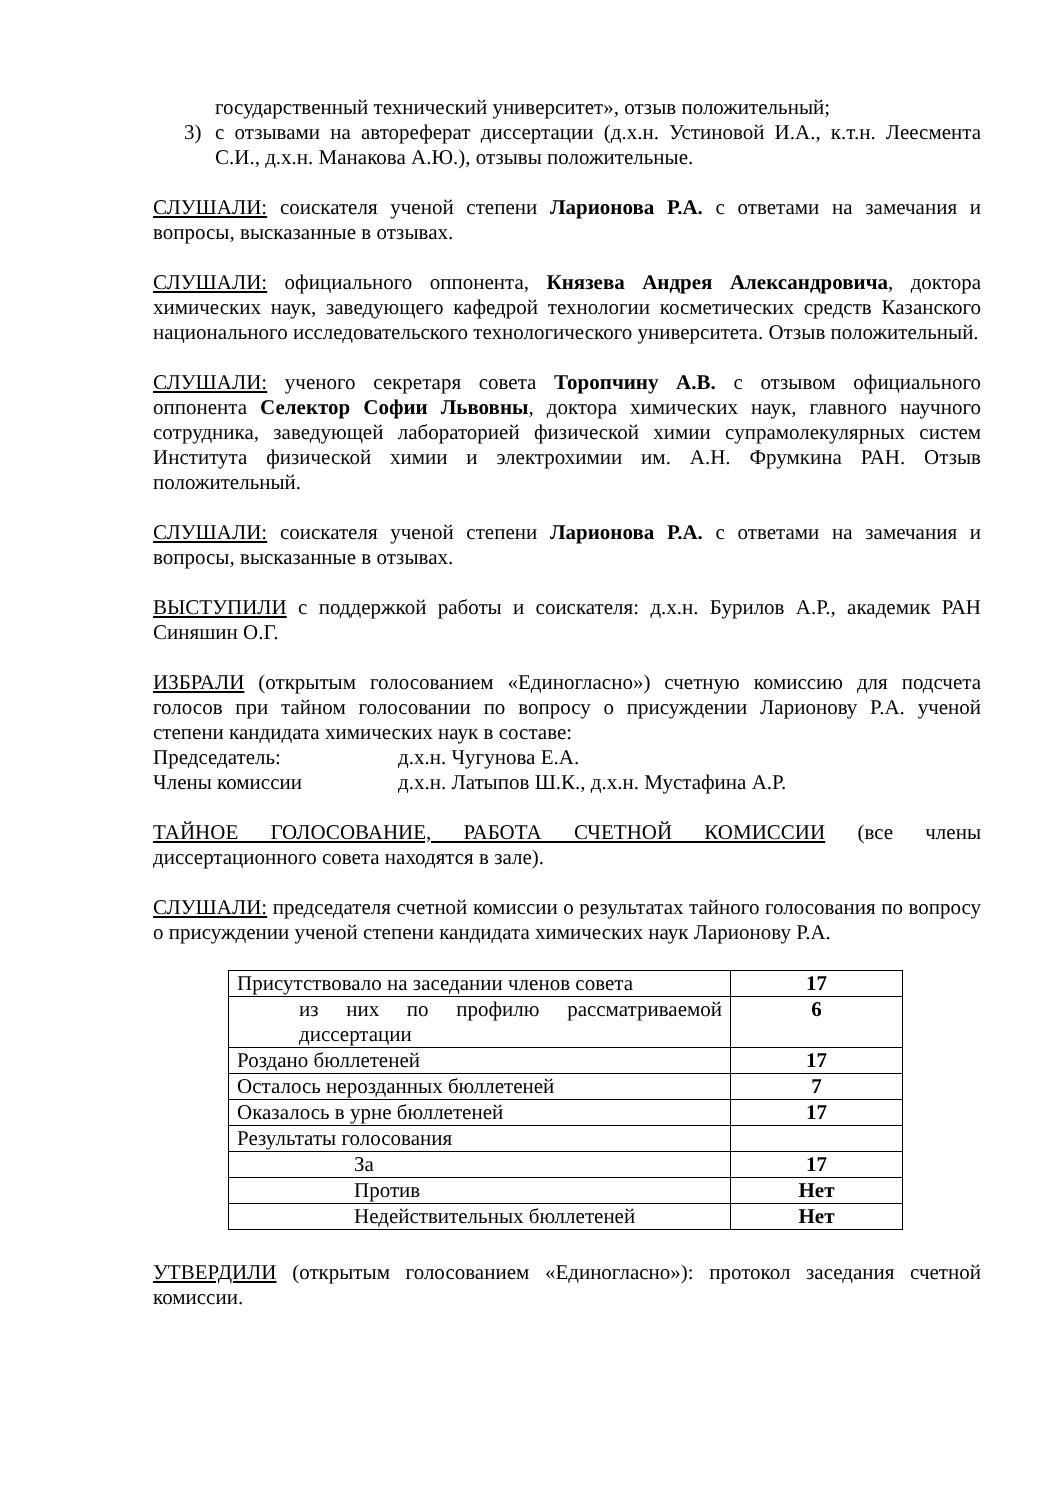государственный технический университет», отзыв положительный;
3) с отзывами на автореферат диссертации (д.х.н. Устиновой И.А., к.т.н. Леесмента С.И., д.х.н. Манакова А.Ю.), отзывы положительные.
СЛУШАЛИ: соискателя ученой степени Ларионова Р.А. с ответами на замечания и вопросы, высказанные в отзывах.
СЛУШАЛИ: официального оппонента, Князева Андрея Александровича, доктора химических наук, заведующего кафедрой технологии косметических средств Казанского национального исследовательского технологического университета. Отзыв положительный.
СЛУШАЛИ: ученого секретаря совета Торопчину А.В. с отзывом официального оппонента Селектор Софии Львовны, доктора химических наук, главного научного сотрудника, заведующей лабораторией физической химии супрамолекулярных систем Института физической химии и электрохимии им. А.Н. Фрумкина РАН. Отзыв положительный.
СЛУШАЛИ: соискателя ученой степени Ларионова Р.А. с ответами на замечания и вопросы, высказанные в отзывах.
ВЫСТУПИЛИ с поддержкой работы и соискателя: д.х.н. Бурилов А.Р., академик РАН Синяшин О.Г.
ИЗБРАЛИ (открытым голосованием «Единогласно») счетную комиссию для подсчета голосов при тайном голосовании по вопросу о присуждении Ларионову Р.А. ученой степени кандидата химических наук в составе:
Председатель: д.х.н. Чугунова Е.А.
Члены комиссии д.х.н. Латыпов Ш.К., д.х.н. Мустафина А.Р.
ТАЙНОЕ ГОЛОСОВАНИЕ, РАБОТА СЧЕТНОЙ КОМИССИИ (все члены диссертационного совета находятся в зале).
СЛУШАЛИ: председателя счетной комиссии о результатах тайного голосования по вопросу о присуждении ученой степени кандидата химических наук Ларионову Р.А.
| Присутствовало на заседании членов совета | 17 |
| из них по профилю рассматриваемой диссертации | 6 |
| Роздано бюллетеней | 17 |
| Осталось нерозданных бюллетеней | 7 |
| Оказалось в урне бюллетеней | 17 |
| Результаты голосования | |
| За | 17 |
| Против | Нет |
| Недействительных бюллетеней | Нет |
УТВЕРДИЛИ (открытым голосованием «Единогласно»): протокол заседания счетной комиссии.